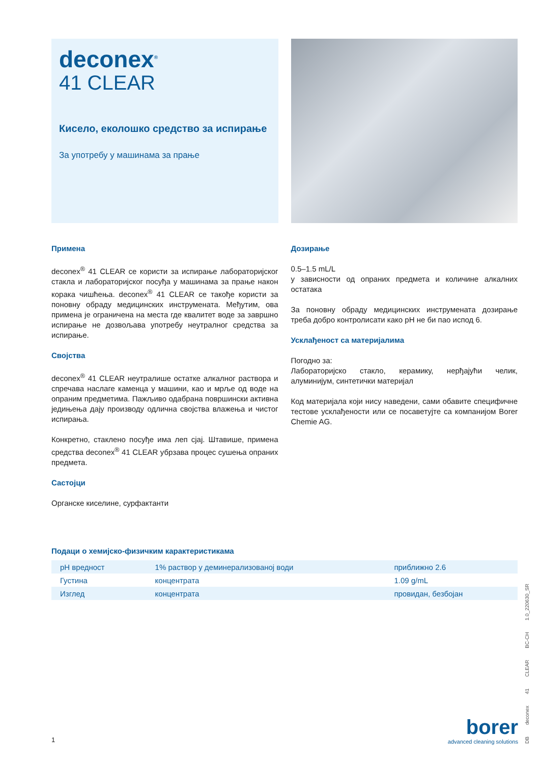deconex<sup>®</sup>
41 CLEAR
Кисело, еколошко средство за испирање
За употребу у машинама за прање
Примена
deconex<sup>®</sup> 41 CLEAR се користи за испирање лабораторијског стакла и лабораторијског посуђа у машинама за прање након корака чишћења. deconex<sup>®</sup> 41 CLEAR се такође користи за поновну обраду медицинских инструмената. Међутим, ова примена је ограничена на места где квалитет воде за завршно испирање не дозвољава употребу неутралног средства за испирање.
Својства
deconex<sup>®</sup> 41 CLEAR неутралише остатке алкалног раствора и спречава наслаге каменца у машини, као и мрље од воде на опраним предметима. Пажљиво одабрана површински активна једињења дају производу одлична својства влажења и чистог испирања.
Конкретно, стаклено посуђе има леп сјај. Штавише, примена средства deconex<sup>®</sup> 41 CLEAR убрзава процес сушења опраних предмета.
Састојци
Органске киселине, сурфактанти
Дозирање
0.5–1.5 mL/L
у зависности од опраних предмета и количине алкалних остатака
За поновну обраду медицинских инструмената дозирање треба добро контролисати како pH не би пао испод 6.
Усклађеност са материјалима
Погодно за:
Лабораторијско стакло, керамику, нерђајући челик, алуминијум, синтетички материјал
Код материјала који нису наведени, сами обавите специфичне тестове усклађености или се посаветујте са компанијом Borer Chemie AG.
Подаци о хемијско-физичким карактеристикама
| pH вредност | 1% раствор у деминерализованој води | приближно 2.6 |
| Густина | концентрата | 1.09 g/mL |
| Изглед | концентрата | провидан, безбојан |
1
borer
advanced cleaning solutions
DB deconex 41 CLEAR BC-CH 1.0_220630_SR